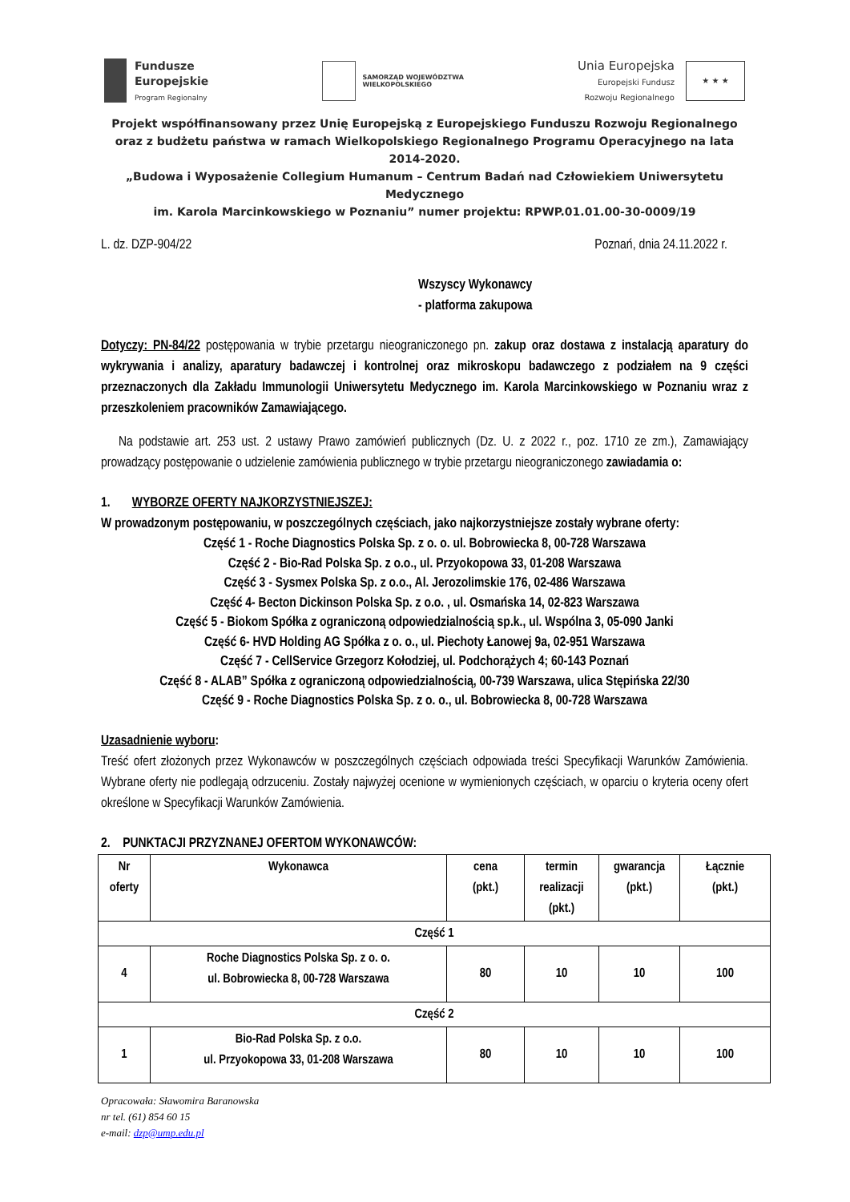Fundusze
Europejskie
Program Regionalny
SAMORZĄD WOJEWÓDZTWA
WIELKOPOLSKIEGO
Unia Europejska
Europejski Fundusz
Rozwoju Regionalnego
★ ★ ★
Projekt współfinansowany przez Unię Europejską z Europejskiego Funduszu Rozwoju Regionalnego
oraz z budżetu państwa w ramach Wielkopolskiego Regionalnego Programu Operacyjnego na lata 2014-2020.
„Budowa i Wyposażenie Collegium Humanum – Centrum Badań nad Człowiekiem Uniwersytetu Medycznego
im. Karola Marcinkowskiego w Poznaniu” numer projektu: RPWP.01.01.00-30-0009/19
L. dz. DZP-904/22 Poznań, dnia 24.11.2022 r.
Wszyscy Wykonawcy
- platforma zakupowa
Dotyczy: PN-84/22 postępowania w trybie przetargu nieograniczonego pn. zakup oraz dostawa z instalacją aparatury do wykrywania i analizy, aparatury badawczej i kontrolnej oraz mikroskopu badawczego z podziałem na 9 części przeznaczonych dla Zakładu Immunologii Uniwersytetu Medycznego im. Karola Marcinkowskiego w Poznaniu wraz z przeszkoleniem pracowników Zamawiającego.
Na podstawie art. 253 ust. 2 ustawy Prawo zamówień publicznych (Dz. U. z 2022 r., poz. 1710 ze zm.), Zamawiający prowadzący postępowanie o udzielenie zamówienia publicznego w trybie przetargu nieograniczonego zawiadamia o:
1. WYBORZE OFERTY NAJKORZYSTNIEJSZEJ:
W prowadzonym postępowaniu, w poszczególnych częściach, jako najkorzystniejsze zostały wybrane oferty:
Część 1 - Roche Diagnostics Polska Sp. z o. o. ul. Bobrowiecka 8, 00-728 Warszawa
Część 2 - Bio-Rad Polska Sp. z o.o., ul. Przyokopowa 33, 01-208 Warszawa
Część 3 - Sysmex Polska Sp. z o.o., Al. Jerozolimskie 176, 02-486 Warszawa
Część 4- Becton Dickinson Polska Sp. z o.o. , ul. Osmańska 14, 02-823 Warszawa
Część 5 - Biokom Spółka z ograniczoną odpowiedzialnością sp.k., ul. Wspólna 3, 05-090 Janki
Część 6- HVD Holding AG Spółka z o. o., ul. Piechoty Łanowej 9a, 02-951 Warszawa
Część 7 - CellService Grzegorz Kołodziej, ul. Podchorążych 4; 60-143 Poznań
Część 8 - ALAB” Spółka z ograniczoną odpowiedzialnością, 00-739 Warszawa, ulica Stępińska 22/30
Część 9 - Roche Diagnostics Polska Sp. z o. o., ul. Bobrowiecka 8, 00-728 Warszawa
Uzasadnienie wyboru:
Treść ofert złożonych przez Wykonawców w poszczególnych częściach odpowiada treści Specyfikacji Warunków Zamówienia. Wybrane oferty nie podlegają odrzuceniu. Zostały najwyżej ocenione w wymienionych częściach, w oparciu o kryteria oceny ofert określone w Specyfikacji Warunków Zamówienia.
2. PUNKTACJI PRZYZNANEJ OFERTOM WYKONAWCÓW:
| Nr oferty | Wykonawca | cena (pkt.) | termin realizacji (pkt.) | gwarancja (pkt.) | Łącznie (pkt.) |
| --- | --- | --- | --- | --- | --- |
| Część 1 | | | | | |
| 4 | Roche Diagnostics Polska Sp. z o. o. ul. Bobrowiecka 8, 00-728 Warszawa | 80 | 10 | 10 | 100 |
| Część 2 | | | | | |
| 1 | Bio-Rad Polska Sp. z o.o. ul. Przyokopowa 33, 01-208 Warszawa | 80 | 10 | 10 | 100 |
Opracowała: Sławomira Baranowska
nr tel. (61) 854 60 15
e-mail: dzp@ump.edu.pl